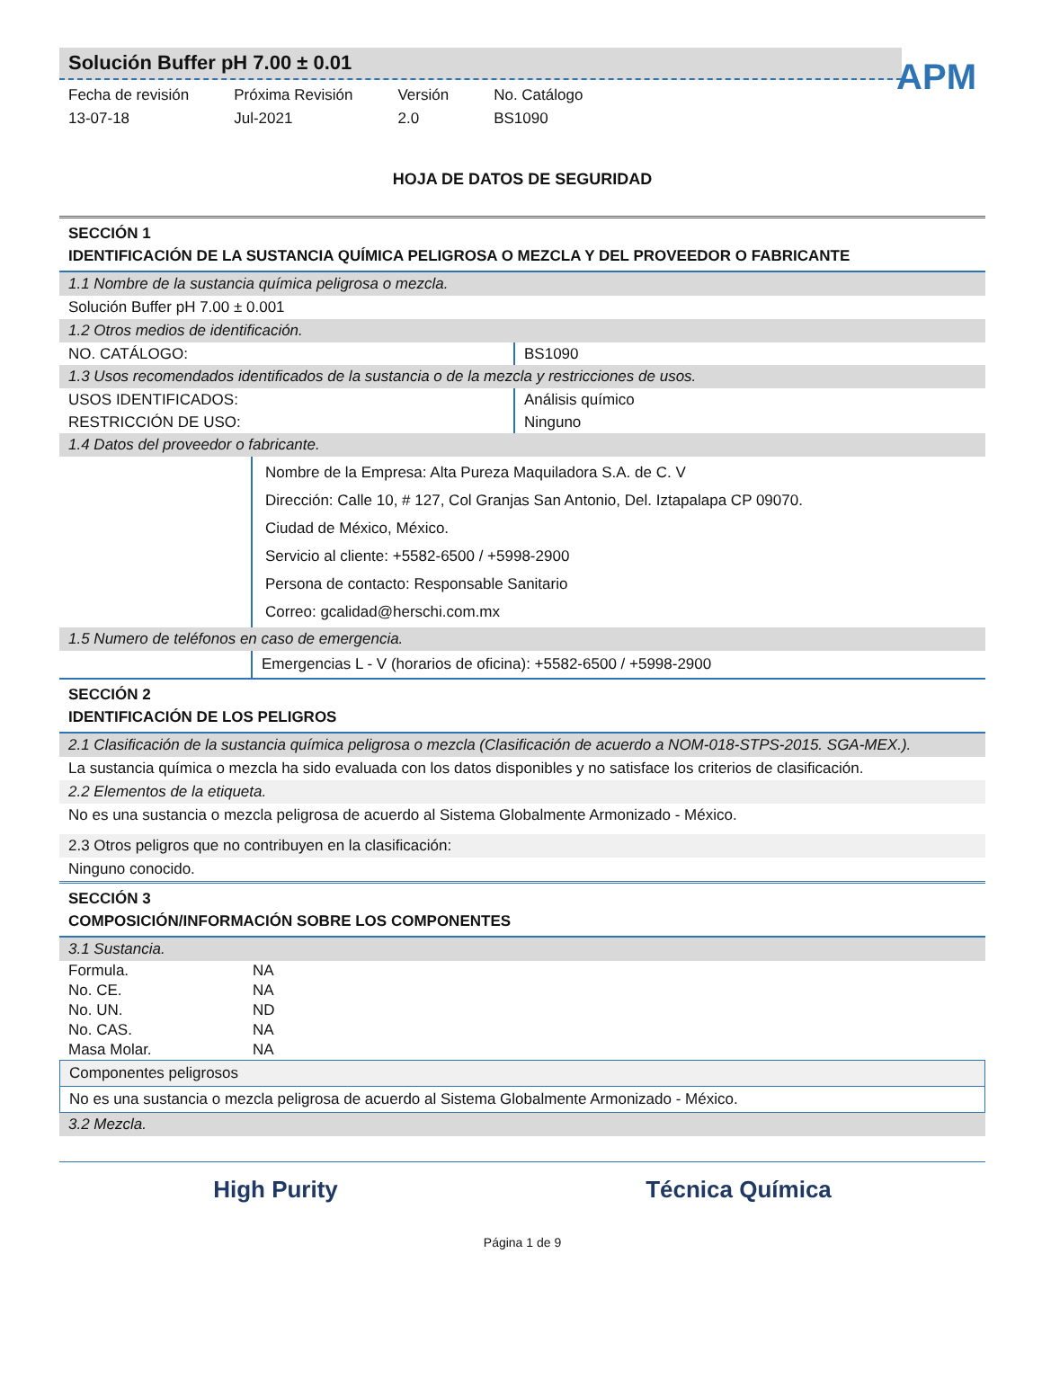APM
Solución Buffer pH 7.00 ± 0.01
Fecha de revisión
13-07-18
Próxima Revisión
Jul-2021
Versión
2.0
No. Catálogo
BS1090
HOJA DE DATOS DE SEGURIDAD
SECCIÓN 1
IDENTIFICACIÓN DE LA SUSTANCIA QUÍMICA PELIGROSA O MEZCLA Y DEL PROVEEDOR O FABRICANTE
1.1 Nombre de la sustancia química peligrosa o mezcla.
Solución Buffer pH 7.00 ± 0.001
1.2 Otros medios de identificación.
NO. CATÁLOGO: BS1090
1.3 Usos recomendados identificados de la sustancia o de la mezcla y restricciones de usos.
USOS IDENTIFICADOS: Análisis químico
RESTRICCIÓN DE USO: Ninguno
1.4 Datos del proveedor o fabricante.
Nombre de la Empresa: Alta Pureza Maquiladora S.A. de C. V
Dirección: Calle 10, # 127, Col Granjas San Antonio, Del. Iztapalapa CP 09070.
Ciudad de México, México.
Servicio al cliente: +5582-6500 / +5998-2900
Persona de contacto: Responsable Sanitario
Correo: gcalidad@herschi.com.mx
1.5 Numero de teléfonos en caso de emergencia.
Emergencias L - V (horarios de oficina): +5582-6500 / +5998-2900
SECCIÓN 2
IDENTIFICACIÓN DE LOS PELIGROS
2.1 Clasificación de la sustancia química peligrosa o mezcla (Clasificación de acuerdo a NOM-018-STPS-2015. SGA-MEX.).
La sustancia química o mezcla ha sido evaluada con los datos disponibles y no satisface los criterios de clasificación.
2.2 Elementos de la etiqueta.
No es una sustancia o mezcla peligrosa de acuerdo al Sistema Globalmente Armonizado - México.
2.3 Otros peligros que no contribuyen en la clasificación:
Ninguno conocido.
SECCIÓN 3
COMPOSICIÓN/INFORMACIÓN SOBRE LOS COMPONENTES
3.1 Sustancia.
| Formula. | NA |
| No. CE. | NA |
| No. UN. | ND |
| No. CAS. | NA |
| Masa Molar. | NA |
Componentes peligrosos
No es una sustancia o mezcla peligrosa de acuerdo al Sistema Globalmente Armonizado - México.
3.2 Mezcla.
High Purity Técnica Química
Página 1 de 9